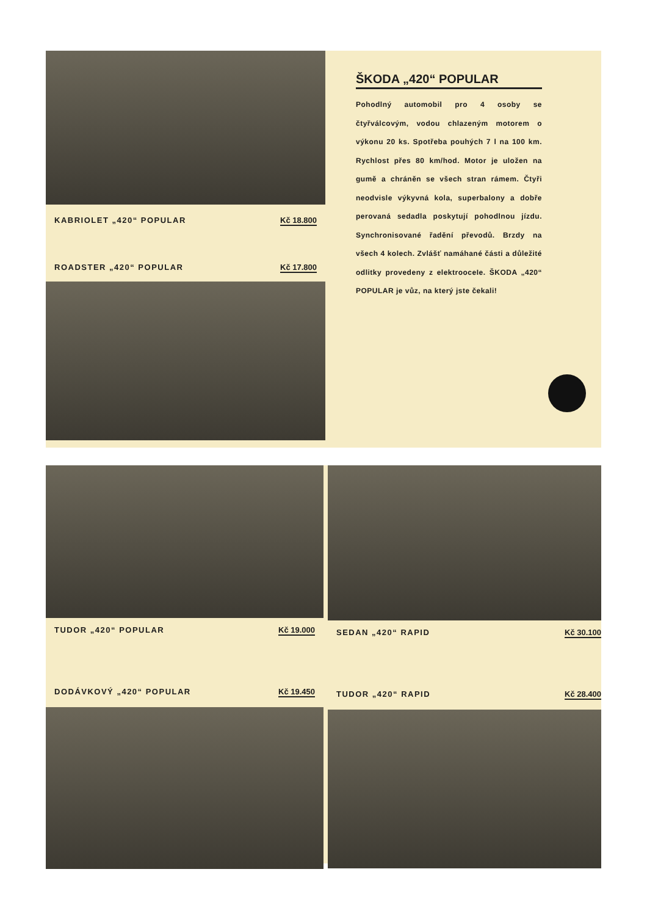KABRIOLET „420“ POPULAR Kč 18.800
ROADSTER „420“ POPULAR Kč 17.800
ŠKODA „420“ POPULAR
Pohodlný automobil pro 4 osoby se čtyřválcovým, vodou chlazeným motorem o výkonu 20 ks. Spotřeba pouhých 7 l na 100 km. Rychlost přes 80 km/hod. Motor je uložen na gumě a chráněn se všech stran rámem. Čtyři neodvisle výkyvná kola, superbalony a dobře perovaná sedadla poskytují pohodlnou jízdu. Synchronisované řadění převodů. Brzdy na všech 4 kolech. Zvlášť namáhané části a důležité odlitky provedeny z elektrooceIe. ŠKODA „420“ POPULAR je vůz, na který jste čekali!
TUDOR „420“ POPULAR Kč 19.000
DODÁVKOVÝ „420“ POPULAR Kč 19.450
SEDAN „420“ RAPID Kč 30.100
TUDOR „420“ RAPID Kč 28.400